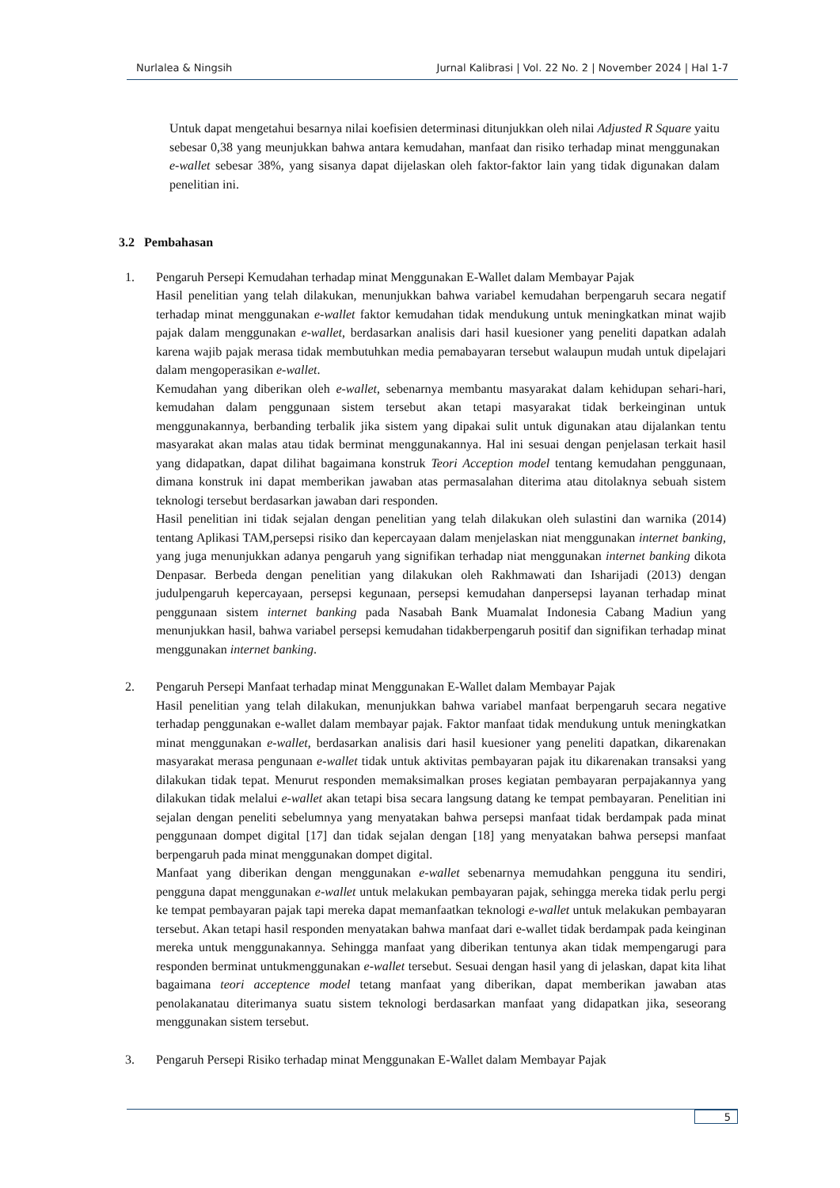Nurlalea & Ningsih Jurnal Kalibrasi | Vol. 22 No. 2 | November 2024 | Hal 1-7
Untuk dapat mengetahui besarnya nilai koefisien determinasi ditunjukkan oleh nilai Adjusted R Square yaitu sebesar 0,38 yang meunjukkan bahwa antara kemudahan, manfaat dan risiko terhadap minat menggunakan e-wallet sebesar 38%, yang sisanya dapat dijelaskan oleh faktor-faktor lain yang tidak digunakan dalam penelitian ini.
3.2 Pembahasan
1. Pengaruh Persepi Kemudahan terhadap minat Menggunakan E-Wallet dalam Membayar Pajak
Hasil penelitian yang telah dilakukan, menunjukkan bahwa variabel kemudahan berpengaruh secara negatif terhadap minat menggunakan e-wallet faktor kemudahan tidak mendukung untuk meningkatkan minat wajib pajak dalam menggunakan e-wallet, berdasarkan analisis dari hasil kuesioner yang peneliti dapatkan adalah karena wajib pajak merasa tidak membutuhkan media pemabayaran tersebut walaupun mudah untuk dipelajari dalam mengoperasikan e-wallet.
Kemudahan yang diberikan oleh e-wallet, sebenarnya membantu masyarakat dalam kehidupan sehari-hari, kemudahan dalam penggunaan sistem tersebut akan tetapi masyarakat tidak berkeinginan untuk menggunakannya, berbanding terbalik jika sistem yang dipakai sulit untuk digunakan atau dijalankan tentu masyarakat akan malas atau tidak berminat menggunakannya. Hal ini sesuai dengan penjelasan terkait hasil yang didapatkan, dapat dilihat bagaimana konstruk Teori Acception model tentang kemudahan penggunaan, dimana konstruk ini dapat memberikan jawaban atas permasalahan diterima atau ditolaknya sebuah sistem teknologi tersebut berdasarkan jawaban dari responden.
Hasil penelitian ini tidak sejalan dengan penelitian yang telah dilakukan oleh sulastini dan warnika (2014) tentang Aplikasi TAM,persepsi risiko dan kepercayaan dalam menjelaskan niat menggunakan internet banking, yang juga menunjukkan adanya pengaruh yang signifikan terhadap niat menggunakan internet banking dikota Denpasar. Berbeda dengan penelitian yang dilakukan oleh Rakhmawati dan Isharijadi (2013) dengan judulpengaruh kepercayaan, persepsi kegunaan, persepsi kemudahan danpersepsi layanan terhadap minat penggunaan sistem internet banking pada Nasabah Bank Muamalat Indonesia Cabang Madiun yang menunjukkan hasil, bahwa variabel persepsi kemudahan tidakberpengaruh positif dan signifikan terhadap minat menggunakan internet banking.
2. Pengaruh Persepi Manfaat terhadap minat Menggunakan E-Wallet dalam Membayar Pajak
Hasil penelitian yang telah dilakukan, menunjukkan bahwa variabel manfaat berpengaruh secara negative terhadap penggunakan e-wallet dalam membayar pajak. Faktor manfaat tidak mendukung untuk meningkatkan minat menggunakan e-wallet, berdasarkan analisis dari hasil kuesioner yang peneliti dapatkan, dikarenakan masyarakat merasa pengunaan e-wallet tidak untuk aktivitas pembayaran pajak itu dikarenakan transaksi yang dilakukan tidak tepat. Menurut responden memaksimalkan proses kegiatan pembayaran perpajakannya yang dilakukan tidak melalui e-wallet akan tetapi bisa secara langsung datang ke tempat pembayaran. Penelitian ini sejalan dengan peneliti sebelumnya yang menyatakan bahwa persepsi manfaat tidak berdampak pada minat penggunaan dompet digital [17] dan tidak sejalan dengan [18] yang menyatakan bahwa persepsi manfaat berpengaruh pada minat menggunakan dompet digital.
Manfaat yang diberikan dengan menggunakan e-wallet sebenarnya memudahkan pengguna itu sendiri, pengguna dapat menggunakan e-wallet untuk melakukan pembayaran pajak, sehingga mereka tidak perlu pergi ke tempat pembayaran pajak tapi mereka dapat memanfaatkan teknologi e-wallet untuk melakukan pembayaran tersebut. Akan tetapi hasil responden menyatakan bahwa manfaat dari e-wallet tidak berdampak pada keinginan mereka untuk menggunakannya. Sehingga manfaat yang diberikan tentunya akan tidak mempengarugi para responden berminat untukmenggunakan e-wallet tersebut. Sesuai dengan hasil yang di jelaskan, dapat kita lihat bagaimana teori acceptence model tetang manfaat yang diberikan, dapat memberikan jawaban atas penolakanatau diterimanya suatu sistem teknologi berdasarkan manfaat yang didapatkan jika, seseorang menggunakan sistem tersebut.
3. Pengaruh Persepi Risiko terhadap minat Menggunakan E-Wallet dalam Membayar Pajak
5